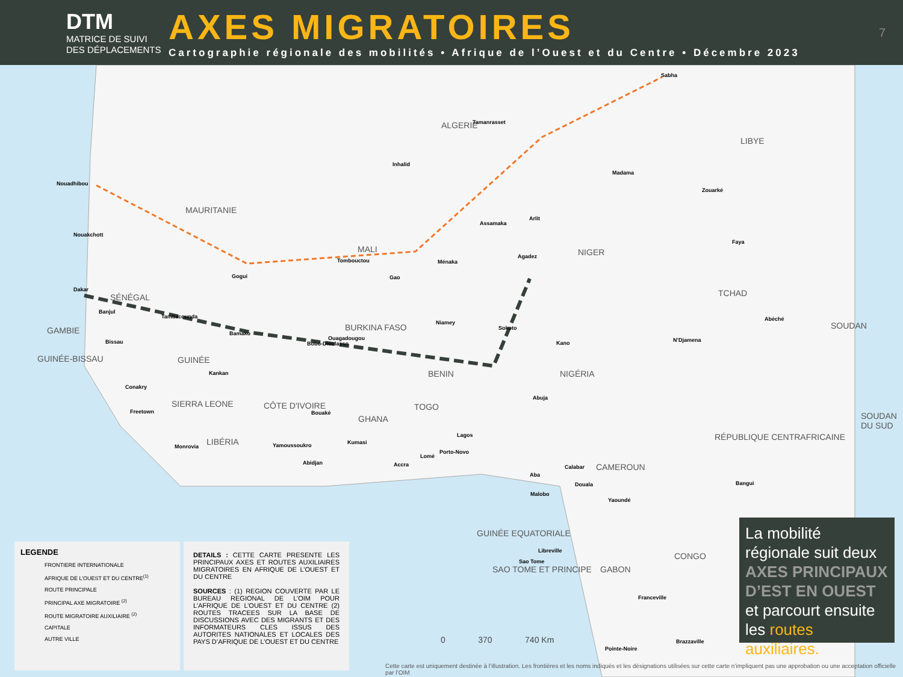DTM
MATRICE DE SUIVI
DES DÉPLACEMENTS
AXES MIGRATOIRES
Cartographie régionale des mobilités • Afrique de l’Ouest et du Centre • Décembre 2023
7
ALGERIE
LIBYE
MAURITANIE
MALI NIGER
TCHAD SÉNÉGAL
GAMBIE
GUINÉE-BISSAU GUINÉE
BURKINA FASO
BENIN NIGÉRIA
SIERRA LEONE CÔTE D'IVOIRE
GHANA
TOGO
LIBÉRIA
SOUDAN
SOUDAN DU SUD
RÉPUBLIQUE CENTRAFRICAINE
CAMEROUN
GUINÉE EQUATORIALE
SAO TOME ET PRINCIPE GABON
CONGO
Sabha
Tamanrasset
Inhalid
Madama
Zouarké
Nouadhibou
Arlit
Assamaka
Faya
Nouakchott
Tombouctou
Agadez
Ménaka
Gao Gogui
Dakar
Banjul
Tambacounda Abéché
Niamey
Sokoto
Bamako
Ouagadougou
Bissau N’Djamena Kano Bobo-Dioulasso
Kankan
Conakry
Abuja
Freetown Bouaké
Monrovia Yamoussoukro Kumasi
Lagos
Porto-Novo
Lomé
Abidjan Accra Calabar
Aba
Bangui Douala
Malobo
Yaoundé
Libreville
Sao Tome
Franceville
Pointe-Noire
Brazzaville
LEGENDE
FRONTIERE INTERNATIONALE
AFRIQUE DE L’OUEST ET DU CENTRE<sup>(1)</sup>
ROUTE PRINCIPALE
PRINCIPAL AXE MIGRATOIRE <sup>(2)</sup>
ROUTE MIGRATOIRE AUXILIAIRE <sup>(2)</sup>
CAPITALE
AUTRE VILLE
DETAILS : CETTE CARTE PRESENTE LES PRINCIPAUX AXES ET ROUTES AUXILIAIRES MIGRATOIRES EN AFRIQUE DE L’OUEST ET DU CENTRE
SOURCES : (1) REGION COUVERTE PAR LE BUREAU REGIONAL DE L’OIM POUR L’AFRIQUE DE L’OUEST ET DU CENTRE (2) ROUTES TRACEES SUR LA BASE DE DISCUSSIONS AVEC DES MIGRANTS ET DES INFORMATEURS CLES ISSUS DES AUTORITES NATIONALES ET LOCALES DES PAYS D’AFRIQUE DE L’OUEST ET DU CENTRE
0 370 740 Km
La mobilité régionale suit deux AXES PRINCIPAUX D’EST EN OUEST et parcourt ensuite les routes auxiliaires.
Cette carte est uniquement destinée à l’illustration. Les frontières et les noms indiqués et les désignations utilisées sur cette carte n’impliquent pas une approbation ou une acceptation officielle par l’OIM